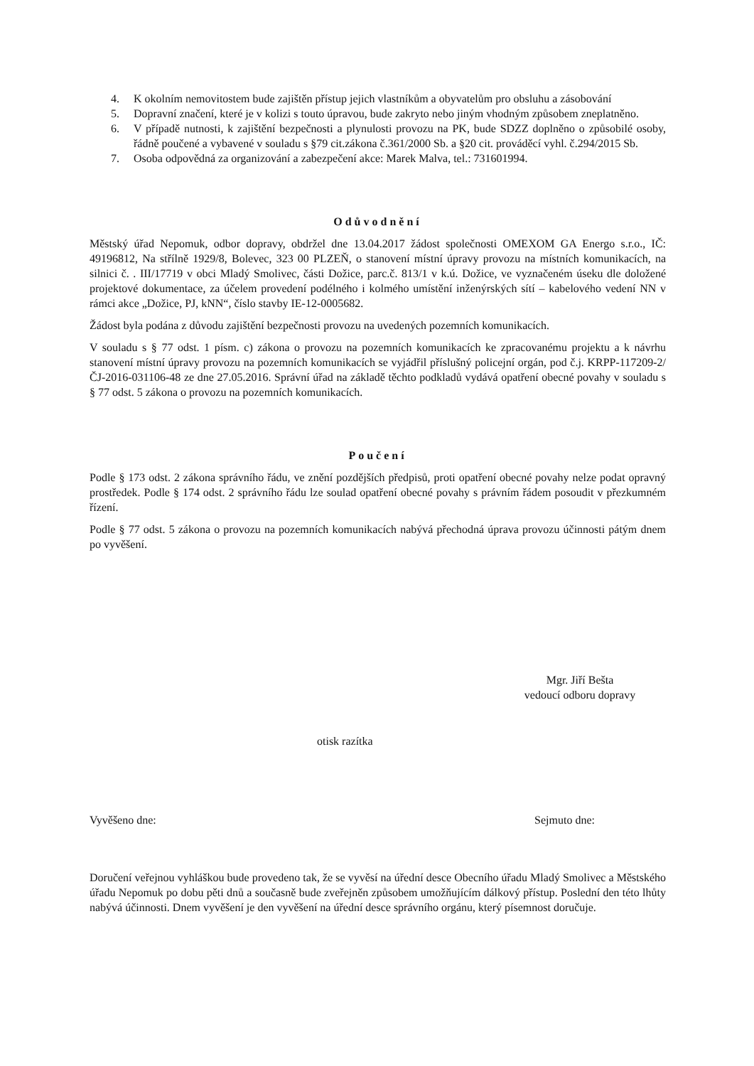4. K okolním nemovitostem bude zajištěn přístup jejich vlastníkům a obyvatelům pro obsluhu a zásobování
5. Dopravní značení, které je v kolizi s touto úpravou, bude zakryto nebo jiným vhodným způsobem zneplatněno.
6. V případě nutnosti, k zajištění bezpečnosti a plynulosti provozu na PK, bude SDZZ doplněno o způsobilé osoby, řádně poučené a vybavené v souladu s §79 cit.zákona č.361/2000 Sb. a §20 cit. prováděcí vyhl. č.294/2015 Sb.
7. Osoba odpovědná za organizování a zabezpečení akce: Marek Malva, tel.: 731601994.
Odůvodnění
Městský úřad Nepomuk, odbor dopravy, obdržel dne 13.04.2017 žádost společnosti OMEXOM GA Energo s.r.o., IČ: 49196812, Na střílně 1929/8, Bolevec, 323 00 PLZEŇ, o stanovení místní úpravy provozu na místních komunikacích, na silnici č. . III/17719 v obci Mladý Smolivec, části Dožice, parc.č. 813/1 v k.ú. Dožice, ve vyznačeném úseku dle doložené projektové dokumentace, za účelem provedení podélného i kolmého umístění inženýrských sítí – kabelového vedení NN v rámci akce „Dožice, PJ, kNN“, číslo stavby IE-12-0005682.
Žádost byla podána z důvodu zajištění bezpečnosti provozu na uvedených pozemních komunikacích.
V souladu s § 77 odst. 1 písm. c) zákona o provozu na pozemních komunikacích ke zpracovanému projektu a k návrhu stanovení místní úpravy provozu na pozemních komunikacích se vyjádřil příslušný policejní orgán, pod č.j. KRPP-117209-2/ČJ-2016-031106-48 ze dne 27.05.2016. Správní úřad na základě těchto podkladů vydává opatření obecné povahy v souladu s § 77 odst. 5 zákona o provozu na pozemních komunikacích.
Poučení
Podle § 173 odst. 2 zákona správního řádu, ve znění pozdějších předpisů, proti opatření obecné povahy nelze podat opravný prostředek. Podle § 174 odst. 2 správního řádu lze soulad opatření obecné povahy s právním řádem posoudit v přezkumném řízení.
Podle § 77 odst. 5 zákona o provozu na pozemních komunikacích nabývá přechodná úprava provozu účinnosti pátým dnem po vyvěšení.
Mgr. Jiří Bešta
vedoucí odboru dopravy
otisk razítka
Vyvěšeno dne: Sejmuto dne:
Doručení veřejnou vyhláškou bude provedeno tak, že se vyvěsí na úřední desce Obecního úřadu Mladý Smolivec a Městského úřadu Nepomuk po dobu pěti dnů a současně bude zveřejněn způsobem umožňujícím dálkový přístup. Poslední den této lhůty nabývá účinnosti. Dnem vyvěšení je den vyvěšení na úřední desce správního orgánu, který písemnost doručuje.